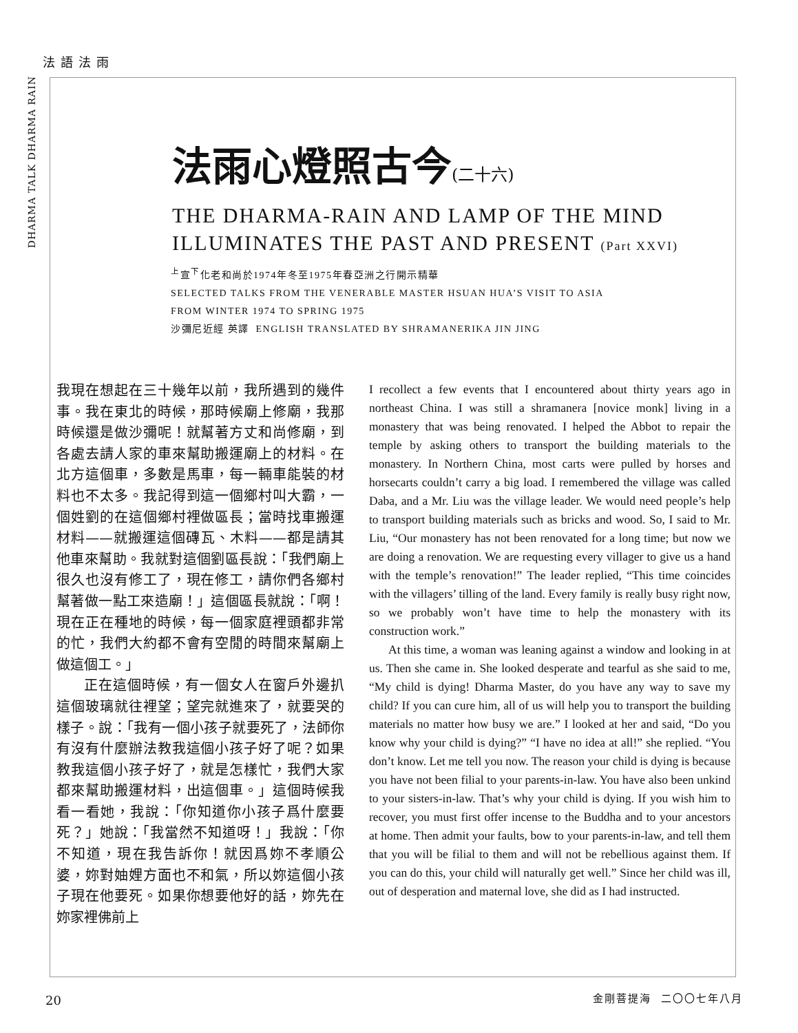法語法雨
DHARMA TALK DHARMA RAIN
法雨心燈照古今(二十六)
THE DHARMA-RAIN AND LAMP OF THE MIND
ILLUMINATES THE PAST AND PRESENT (Part XXVI)
<sup>上</sup>宣<sup>下</sup>化老和尚於1974年冬至1975年春亞洲之行開示精華
SELECTED TALKS FROM THE VENERABLE MASTER HSUAN HUA’S VISIT TO ASIA
FROM WINTER 1974 TO SPRING 1975
沙彌尼近經 英譯 ENGLISH TRANSLATED BY SHRAMANERIKA JIN JING
我現在想起在三十幾年以前，我所遇到的幾件事。我在東北的時候，那時候廟上修廟，我那時候還是做沙彌呢！就幫著方丈和尚修廟，到各處去請人家的車來幫助搬運廟上的材料。在北方這個車，多數是馬車，每一輛車能裝的材料也不太多。我記得到這一個鄉村叫大霸，一個姓劉的在這個鄉村裡做區長；當時找車搬運材料——就搬運這個磚瓦、木料——都是請其他車來幫助。我就對這個劉區長說：「我們廟上很久也沒有修工了，現在修工，請你們各鄉村幫著做一點工來造廟！」這個區長就說：「啊！現在正在種地的時候，每一個家庭裡頭都非常的忙，我們大約都不會有空閒的時間來幫廟上做這個工。」
正在這個時候，有一個女人在窗戶外邊扒這個玻璃就往裡望；望完就進來了，就要哭的樣子。說：「我有一個小孩子就要死了，法師你有沒有什麼辦法教我這個小孩子好了呢？如果教我這個小孩子好了，就是怎樣忙，我們大家都來幫助搬運材料，出這個車。」這個時候我看一看她，我說：「你知道你小孩子爲什麼要死？」她說：「我當然不知道呀！」我說：「你不知道，現在我告訴你！就因爲妳不孝順公婆，妳對妯娌方面也不和氣，所以妳這個小孩子現在他要死。如果你想要他好的話，妳先在妳家裡佛前上
I recollect a few events that I encountered about thirty years ago in northeast China. I was still a shramanera [novice monk] living in a monastery that was being renovated. I helped the Abbot to repair the temple by asking others to transport the building materials to the monastery. In Northern China, most carts were pulled by horses and horsecarts couldn’t carry a big load. I remembered the village was called Daba, and a Mr. Liu was the village leader. We would need people’s help to transport building materials such as bricks and wood. So, I said to Mr. Liu, “Our monastery has not been renovated for a long time; but now we are doing a renovation. We are requesting every villager to give us a hand with the temple’s renovation!” The leader replied, “This time coincides with the villagers’ tilling of the land. Every family is really busy right now, so we probably won’t have time to help the monastery with its construction work.”
At this time, a woman was leaning against a window and looking in at us. Then she came in. She looked desperate and tearful as she said to me, “My child is dying! Dharma Master, do you have any way to save my child? If you can cure him, all of us will help you to transport the building materials no matter how busy we are.” I looked at her and said, “Do you know why your child is dying?” “I have no idea at all!” she replied. “You don’t know. Let me tell you now. The reason your child is dying is because you have not been filial to your parents-in-law. You have also been unkind to your sisters-in-law. That’s why your child is dying. If you wish him to recover, you must first offer incense to the Buddha and to your ancestors at home. Then admit your faults, bow to your parents-in-law, and tell them that you will be filial to them and will not be rebellious against them. If you can do this, your child will naturally get well.” Since her child was ill, out of desperation and maternal love, she did as I had instructed.
20 金剛菩提海 二〇〇七年八月